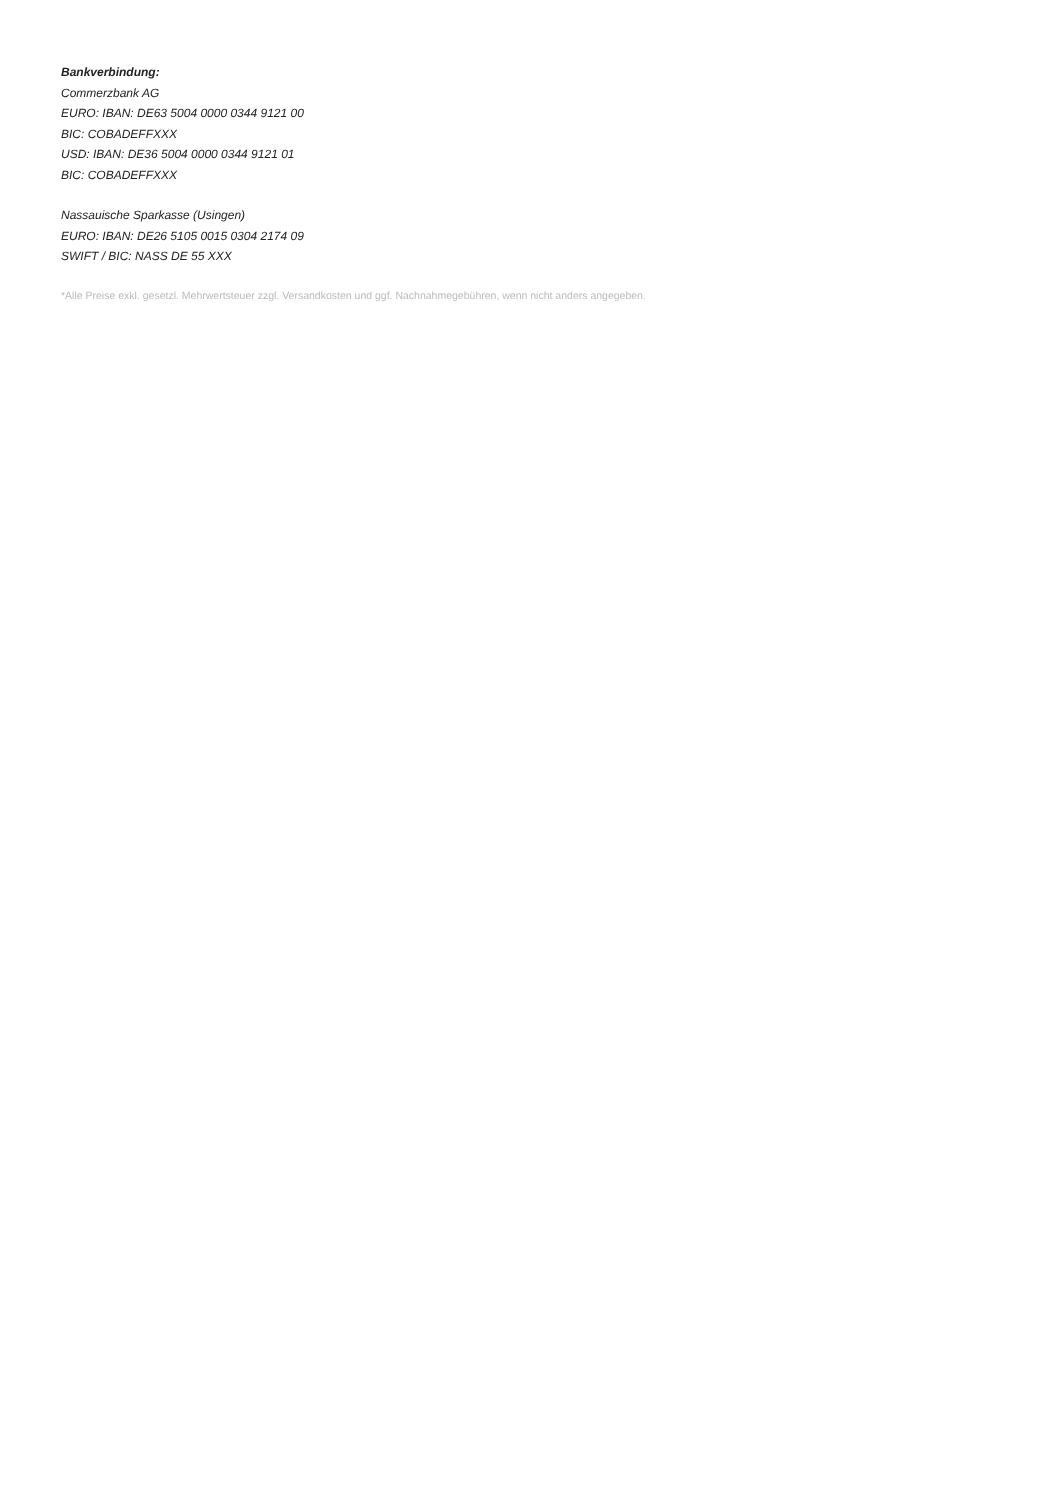Bankverbindung:
Commerzbank AG
EURO: IBAN: DE63 5004 0000 0344 9121 00
BIC: COBADEFFXXX
USD: IBAN: DE36 5004 0000 0344 9121 01
BIC: COBADEFFXXX
Nassauische Sparkasse (Usingen)
EURO: IBAN: DE26 5105 0015 0304 2174 09
SWIFT / BIC: NASS DE 55 XXX
*Alle Preise exkl. gesetzl. Mehrwertsteuer zzgl. Versandkosten und ggf. Nachnahmegebühren, wenn nicht anders angegeben.